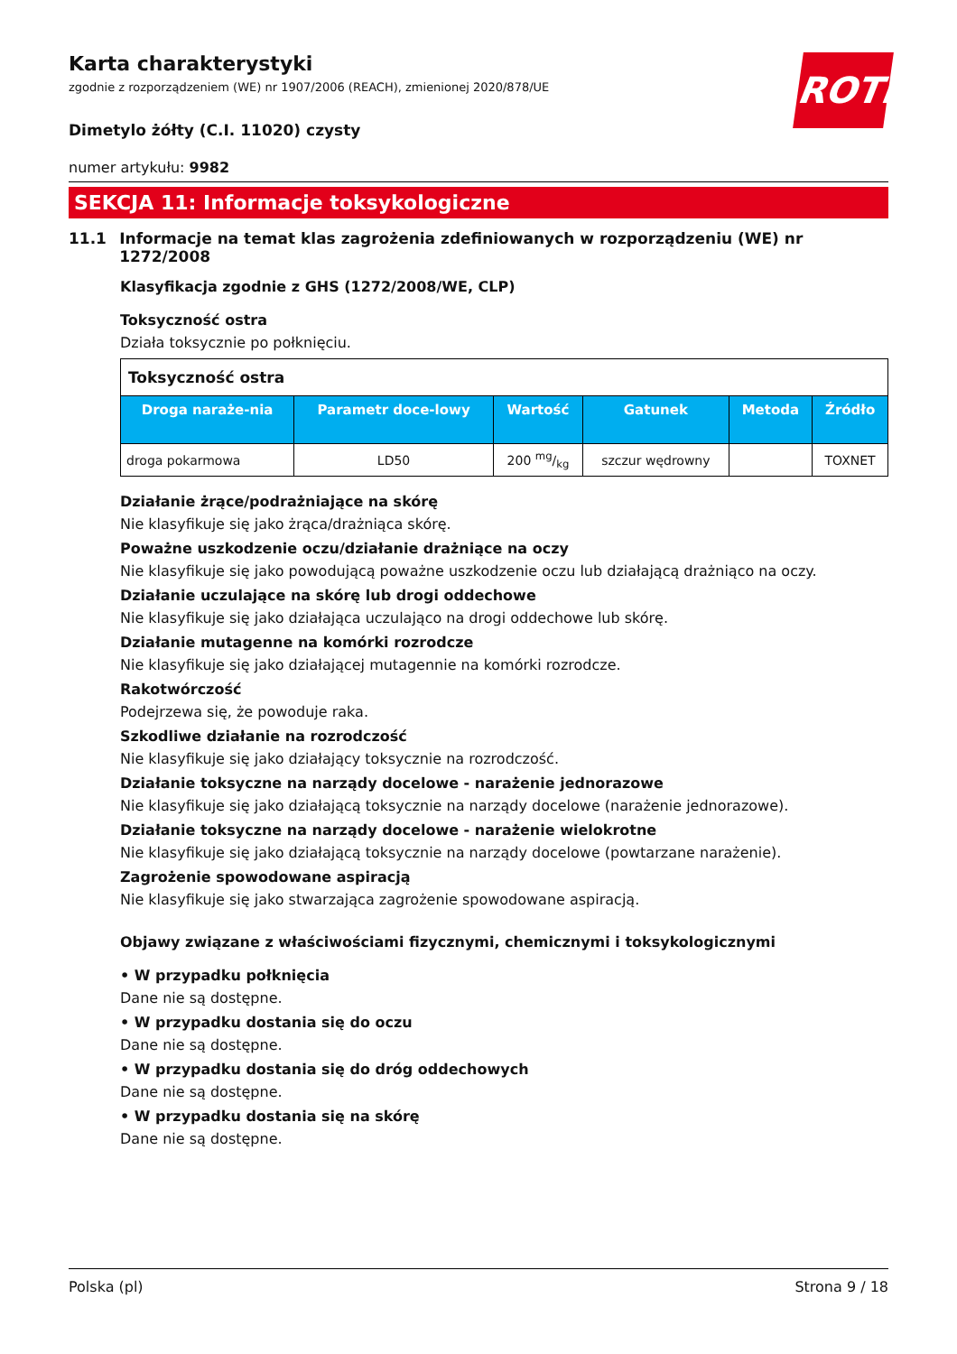ROTH
Karta charakterystyki
zgodnie z rozporządzeniem (WE) nr 1907/2006 (REACH), zmienionej 2020/878/UE
Dimetylo żółty (C.I. 11020) czysty
numer artykułu: 9982
SEKCJA 11: Informacje toksykologiczne
11.1 Informacje na temat klas zagrożenia zdefiniowanych w rozporządzeniu (WE) nr 1272/2008
Klasyfikacja zgodnie z GHS (1272/2008/WE, CLP)
Toksyczność ostra
Działa toksycznie po połknięciu.
| Toksyczność ostra | | | | | |
| Droga naraże-nia | Parametr doce-lowy | Wartość | Gatunek | Metoda | Źródło |
| droga pokarmowa | LD50 | 200 mg/kg | szczur wędrowny | | TOXNET |
Działanie żrące/podrażniające na skórę
Nie klasyfikuje się jako żrąca/drażniąca skórę.
Poważne uszkodzenie oczu/działanie drażniące na oczy
Nie klasyfikuje się jako powodującą poważne uszkodzenie oczu lub działającą drażniąco na oczy.
Działanie uczulające na skórę lub drogi oddechowe
Nie klasyfikuje się jako działająca uczulająco na drogi oddechowe lub skórę.
Działanie mutagenne na komórki rozrodcze
Nie klasyfikuje się jako działającej mutagennie na komórki rozrodcze.
Rakotwórczość
Podejrzewa się, że powoduje raka.
Szkodliwe działanie na rozrodczość
Nie klasyfikuje się jako działający toksycznie na rozrodczość.
Działanie toksyczne na narządy docelowe - narażenie jednorazowe
Nie klasyfikuje się jako działającą toksycznie na narządy docelowe (narażenie jednorazowe).
Działanie toksyczne na narządy docelowe - narażenie wielokrotne
Nie klasyfikuje się jako działającą toksycznie na narządy docelowe (powtarzane narażenie).
Zagrożenie spowodowane aspiracją
Nie klasyfikuje się jako stwarzająca zagrożenie spowodowane aspiracją.
Objawy związane z właściwościami fizycznymi, chemicznymi i toksykologicznymi
• W przypadku połknięcia
Dane nie są dostępne.
• W przypadku dostania się do oczu
Dane nie są dostępne.
• W przypadku dostania się do dróg oddechowych
Dane nie są dostępne.
• W przypadku dostania się na skórę
Dane nie są dostępne.
Polska (pl) Strona 9 / 18